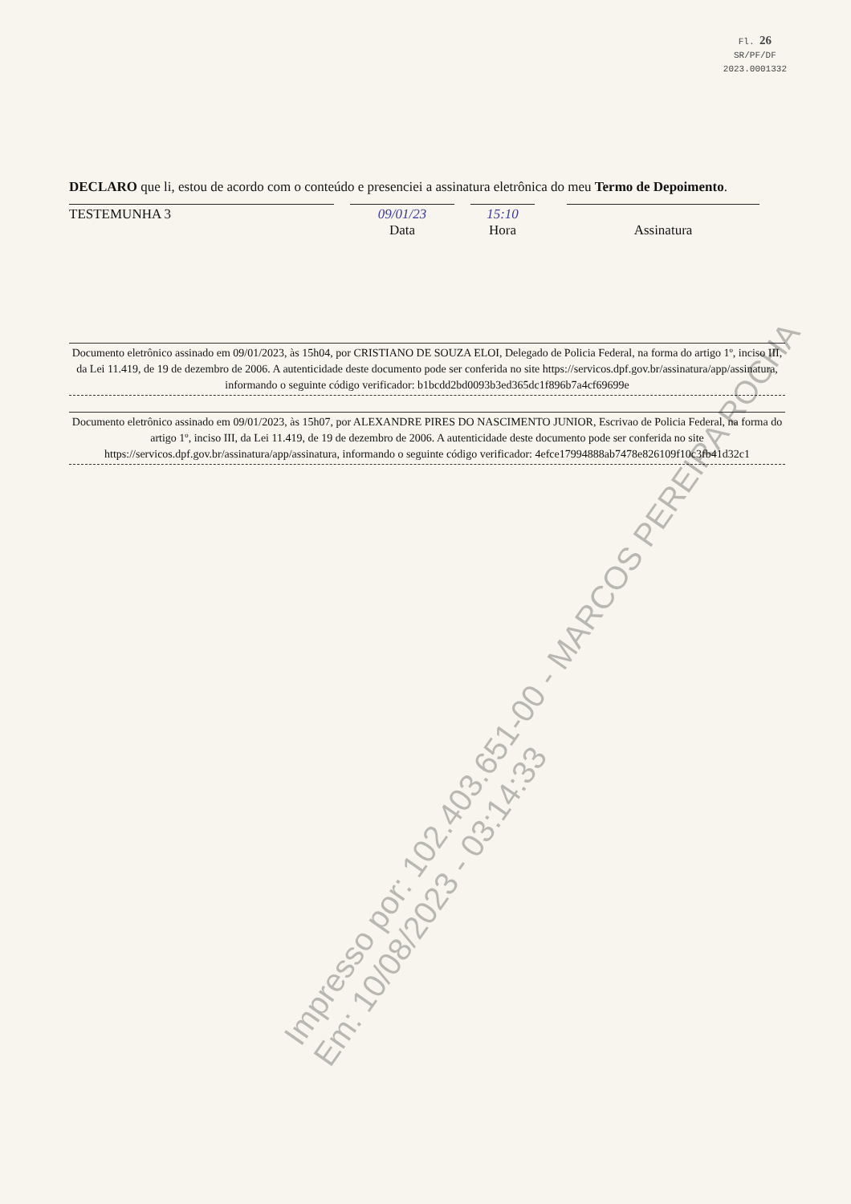Fl. 26
SR/PF/DF
2023.0001332
DECLARO que li, estou de acordo com o conteúdo e presenciei a assinatura eletrônica do meu Termo de Depoimento.
TESTEMUNHA 3 09/01/23
Data
15:10
Hora
Assinatura
Documento eletrônico assinado em 09/01/2023, às 15h04, por CRISTIANO DE SOUZA ELOI, Delegado de Policia Federal, na forma do artigo 1º, inciso III, da Lei 11.419, de 19 de dezembro de 2006. A autenticidade deste documento pode ser conferida no site https://servicos.dpf.gov.br/assinatura/app/assinatura, informando o seguinte código verificador: b1bcdd2bd0093b3ed365dc1f896b7a4cf69699e
Documento eletrônico assinado em 09/01/2023, às 15h07, por ALEXANDRE PIRES DO NASCIMENTO JUNIOR, Escrivao de Policia Federal, na forma do artigo 1º, inciso III, da Lei 11.419, de 19 de dezembro de 2006. A autenticidade deste documento pode ser conferida no site https://servicos.dpf.gov.br/assinatura/app/assinatura, informando o seguinte código verificador: 4efce17994888ab7478e826109f10c3fb41d32c1
Impresso por: 102.403.651-00 - MARCOS PEREIRA ROCHA
Em: 10/08/2023 - 03:14:33